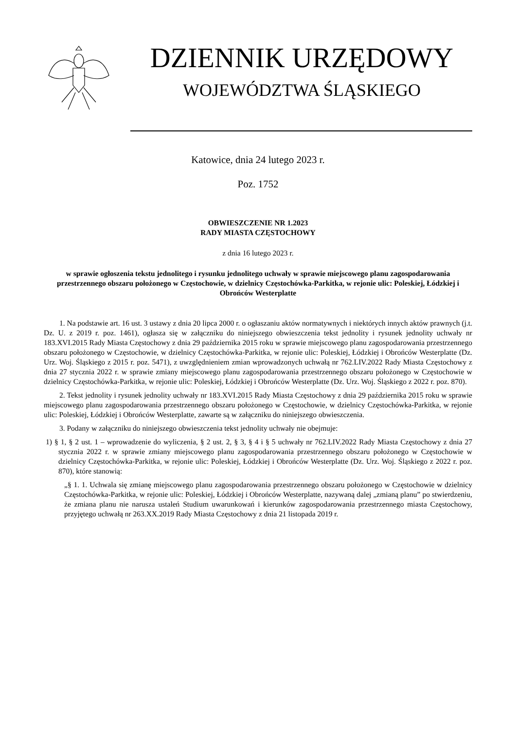DZIENNIK URZĘDOWY
WOJEWÓDZTWA ŚLĄSKIEGO
Katowice, dnia 24 lutego 2023 r.
Poz. 1752
OBWIESZCZENIE NR 1.2023
RADY MIASTA CZĘSTOCHOWY
z dnia 16 lutego 2023 r.
w sprawie ogłoszenia tekstu jednolitego i rysunku jednolitego uchwały w sprawie miejscowego planu zagospodarowania przestrzennego obszaru położonego w Częstochowie, w dzielnicy Częstochówka-Parkitka, w rejonie ulic: Poleskiej, Łódzkiej i Obrońców Westerplatte
1. Na podstawie art. 16 ust. 3 ustawy z dnia 20 lipca 2000 r. o ogłaszaniu aktów normatywnych i niektórych innych aktów prawnych (j.t. Dz. U. z 2019 r. poz. 1461), ogłasza się w załączniku do niniejszego obwieszczenia tekst jednolity i rysunek jednolity uchwały nr 183.XVI.2015 Rady Miasta Częstochowy z dnia 29 października 2015 roku w sprawie miejscowego planu zagospodarowania przestrzennego obszaru położonego w Częstochowie, w dzielnicy Częstochówka-Parkitka, w rejonie ulic: Poleskiej, Łódzkiej i Obrońców Westerplatte (Dz. Urz. Woj. Śląskiego z 2015 r. poz. 5471), z uwzględnieniem zmian wprowadzonych uchwałą nr 762.LIV.2022 Rady Miasta Częstochowy z dnia 27 stycznia 2022 r. w sprawie zmiany miejscowego planu zagospodarowania przestrzennego obszaru położonego w Częstochowie w dzielnicy Częstochówka-Parkitka, w rejonie ulic: Poleskiej, Łódzkiej i Obrońców Westerplatte (Dz. Urz. Woj. Śląskiego z 2022 r. poz. 870).
2. Tekst jednolity i rysunek jednolity uchwały nr 183.XVI.2015 Rady Miasta Częstochowy z dnia 29 października 2015 roku w sprawie miejscowego planu zagospodarowania przestrzennego obszaru położonego w Częstochowie, w dzielnicy Częstochówka-Parkitka, w rejonie ulic: Poleskiej, Łódzkiej i Obrońców Westerplatte, zawarte są w załączniku do niniejszego obwieszczenia.
3. Podany w załączniku do niniejszego obwieszczenia tekst jednolity uchwały nie obejmuje:
1) § 1, § 2 ust. 1 – wprowadzenie do wyliczenia, § 2 ust. 2, § 3, § 4 i § 5 uchwały nr 762.LIV.2022 Rady Miasta Częstochowy z dnia 27 stycznia 2022 r. w sprawie zmiany miejscowego planu zagospodarowania przestrzennego obszaru położonego w Częstochowie w dzielnicy Częstochówka-Parkitka, w rejonie ulic: Poleskiej, Łódzkiej i Obrońców Westerplatte (Dz. Urz. Woj. Śląskiego z 2022 r. poz. 870), które stanowią:
„§ 1. 1. Uchwala się zmianę miejscowego planu zagospodarowania przestrzennego obszaru położonego w Częstochowie w dzielnicy Częstochówka-Parkitka, w rejonie ulic: Poleskiej, Łódzkiej i Obrońców Westerplatte, nazywaną dalej „zmianą planu” po stwierdzeniu, że zmiana planu nie narusza ustaleń Studium uwarunkowań i kierunków zagospodarowania przestrzennego miasta Częstochowy, przyjętego uchwałą nr 263.XX.2019 Rady Miasta Częstochowy z dnia 21 listopada 2019 r.